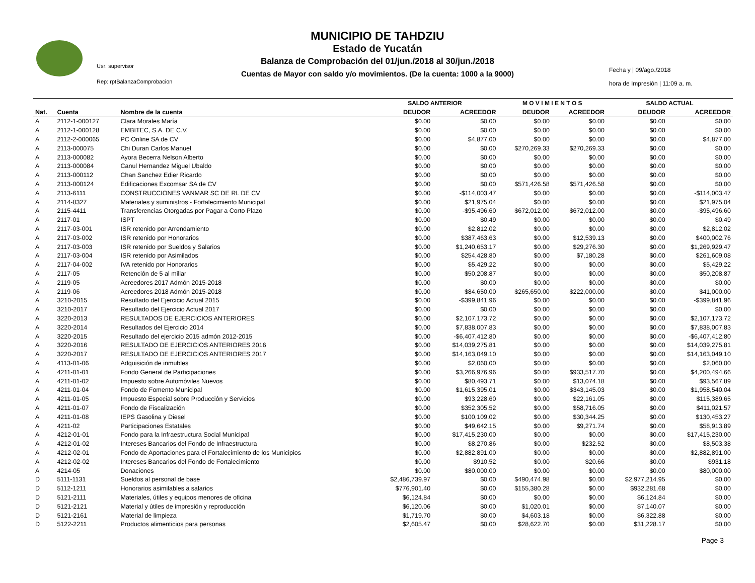MUNICIPIO DE TAHDZIU
Estado de Yucatán
Balanza de Comprobación del 01/jun./2018 al 30/jun./2018
Cuentas de Mayor con saldo y/o movimientos. (De la cuenta: 1000 a la 9000)
Usr: supervisor
Rep: rptBalanzaComprobacion
Fecha y | 09/ago./2018
hora de Impresión | 11:09 a. m.
| | | | SALDO ANTERIOR | | M O V I M I E N T O S | | SALDO ACTUAL | |
| Nat. | Cuenta | Nombre de la cuenta | DEUDOR | ACREEDOR | DEUDOR | ACREEDOR | DEUDOR | ACREEDOR |
| A | 2112-1-000127 | Clara Morales María | $0.00 | $0.00 | $0.00 | $0.00 | $0.00 | $0.00 |
| A | 2112-1-000128 | EMBITEC, S.A. DE C.V. | $0.00 | $0.00 | $0.00 | $0.00 | $0.00 | $0.00 |
| A | 2112-2-000065 | PC Online SA de CV | $0.00 | $4,877.00 | $0.00 | $0.00 | $0.00 | $4,877.00 |
| A | 2113-000075 | Chi Duran Carlos Manuel | $0.00 | $0.00 | $270,269.33 | $270,269.33 | $0.00 | $0.00 |
| A | 2113-000082 | Ayora Becerra Nelson Alberto | $0.00 | $0.00 | $0.00 | $0.00 | $0.00 | $0.00 |
| A | 2113-000084 | Canul Hernandez Miguel Ubaldo | $0.00 | $0.00 | $0.00 | $0.00 | $0.00 | $0.00 |
| A | 2113-000112 | Chan Sanchez Edier Ricardo | $0.00 | $0.00 | $0.00 | $0.00 | $0.00 | $0.00 |
| A | 2113-000124 | Edificaciones Excomsar SA de CV | $0.00 | $0.00 | $571,426.58 | $571,426.58 | $0.00 | $0.00 |
| A | 2113-6111 | CONSTRUCCIONES VANMAR SC DE RL DE CV | $0.00 | -$114,003.47 | $0.00 | $0.00 | $0.00 | -$114,003.47 |
| A | 2114-8327 | Materiales y suministros - Fortalecimiento Municipal | $0.00 | $21,975.04 | $0.00 | $0.00 | $0.00 | $21,975.04 |
| A | 2115-4411 | Transferencias Otorgadas por Pagar a Corto Plazo | $0.00 | -$95,496.60 | $672,012.00 | $672,012.00 | $0.00 | -$95,496.60 |
| A | 2117-01 | ISPT | $0.00 | $0.49 | $0.00 | $0.00 | $0.00 | $0.49 |
| A | 2117-03-001 | ISR retenido por Arrendamiento | $0.00 | $2,812.02 | $0.00 | $0.00 | $0.00 | $2,812.02 |
| A | 2117-03-002 | ISR retenido por Honorarios | $0.00 | $387,463.63 | $0.00 | $12,539.13 | $0.00 | $400,002.76 |
| A | 2117-03-003 | ISR retenido por Sueldos y Salarios | $0.00 | $1,240,653.17 | $0.00 | $29,276.30 | $0.00 | $1,269,929.47 |
| A | 2117-03-004 | ISR retenido por Asimilados | $0.00 | $254,428.80 | $0.00 | $7,180.28 | $0.00 | $261,609.08 |
| A | 2117-04-002 | IVA retenido por Honorarios | $0.00 | $5,429.22 | $0.00 | $0.00 | $0.00 | $5,429.22 |
| A | 2117-05 | Retención de 5 al millar | $0.00 | $50,208.87 | $0.00 | $0.00 | $0.00 | $50,208.87 |
| A | 2119-05 | Acreedores 2017 Admón 2015-2018 | $0.00 | $0.00 | $0.00 | $0.00 | $0.00 | $0.00 |
| A | 2119-06 | Acreedores 2018 Admón 2015-2018 | $0.00 | $84,650.00 | $265,650.00 | $222,000.00 | $0.00 | $41,000.00 |
| A | 3210-2015 | Resultado del Ejercicio Actual 2015 | $0.00 | -$399,841.96 | $0.00 | $0.00 | $0.00 | -$399,841.96 |
| A | 3210-2017 | Resultado del Ejercicio Actual 2017 | $0.00 | $0.00 | $0.00 | $0.00 | $0.00 | $0.00 |
| A | 3220-2013 | RESULTADOS DE EJERCICIOS ANTERIORES | $0.00 | $2,107,173.72 | $0.00 | $0.00 | $0.00 | $2,107,173.72 |
| A | 3220-2014 | Resultados del Ejercicio 2014 | $0.00 | $7,838,007.83 | $0.00 | $0.00 | $0.00 | $7,838,007.83 |
| A | 3220-2015 | Resultado del ejercicio 2015 admón 2012-2015 | $0.00 | -$6,407,412.80 | $0.00 | $0.00 | $0.00 | -$6,407,412.80 |
| A | 3220-2016 | RESULTADO DE EJERCICIOS ANTERIORES 2016 | $0.00 | $14,039,275.81 | $0.00 | $0.00 | $0.00 | $14,039,275.81 |
| A | 3220-2017 | RESULTADO DE EJERCICIOS ANTERIORES 2017 | $0.00 | $14,163,049.10 | $0.00 | $0.00 | $0.00 | $14,163,049.10 |
| A | 4113-01-06 | Adquisición de inmubles | $0.00 | $2,060.00 | $0.00 | $0.00 | $0.00 | $2,060.00 |
| A | 4211-01-01 | Fondo General de Participaciones | $0.00 | $3,266,976.96 | $0.00 | $933,517.70 | $0.00 | $4,200,494.66 |
| A | 4211-01-02 | Impuesto sobre Automóviles Nuevos | $0.00 | $80,493.71 | $0.00 | $13,074.18 | $0.00 | $93,567.89 |
| A | 4211-01-04 | Fondo de Fomento Municipal | $0.00 | $1,615,395.01 | $0.00 | $343,145.03 | $0.00 | $1,958,540.04 |
| A | 4211-01-05 | Impuesto Especial sobre Producción y Servicios | $0.00 | $93,228.60 | $0.00 | $22,161.05 | $0.00 | $115,389.65 |
| A | 4211-01-07 | Fondo de Fiscalización | $0.00 | $352,305.52 | $0.00 | $58,716.05 | $0.00 | $411,021.57 |
| A | 4211-01-08 | IEPS Gasolina y Diesel | $0.00 | $100,109.02 | $0.00 | $30,344.25 | $0.00 | $130,453.27 |
| A | 4211-02 | Participaciones Estatales | $0.00 | $49,642.15 | $0.00 | $9,271.74 | $0.00 | $58,913.89 |
| A | 4212-01-01 | Fondo para la Infraestructura Social Municipal | $0.00 | $17,415,230.00 | $0.00 | $0.00 | $0.00 | $17,415,230.00 |
| A | 4212-01-02 | Intereses Bancarios del Fondo de Infraestructura | $0.00 | $8,270.86 | $0.00 | $232.52 | $0.00 | $8,503.38 |
| A | 4212-02-01 | Fondo de Aportaciones para el Fortalecimiento de los Municipios | $0.00 | $2,882,891.00 | $0.00 | $0.00 | $0.00 | $2,882,891.00 |
| A | 4212-02-02 | Intereses Bancarios del Fondo de Fortalecimiento | $0.00 | $910.52 | $0.00 | $20.66 | $0.00 | $931.18 |
| A | 4214-05 | Donaciones | $0.00 | $80,000.00 | $0.00 | $0.00 | $0.00 | $80,000.00 |
| D | 5111-1131 | Sueldos al personal de base | $2,486,739.97 | $0.00 | $490,474.98 | $0.00 | $2,977,214.95 | $0.00 |
| D | 5112-1211 | Honorarios asimilables a salarios | $776,901.40 | $0.00 | $155,380.28 | $0.00 | $932,281.68 | $0.00 |
| D | 5121-2111 | Materiales, útiles y equipos menores de oficina | $6,124.84 | $0.00 | $0.00 | $0.00 | $6,124.84 | $0.00 |
| D | 5121-2121 | Material y útiles de impresión y reproducción | $6,120.06 | $0.00 | $1,020.01 | $0.00 | $7,140.07 | $0.00 |
| D | 5121-2161 | Material de limpieza | $1,719.70 | $0.00 | $4,603.18 | $0.00 | $6,322.88 | $0.00 |
| D | 5122-2211 | Productos alimenticios para personas | $2,605.47 | $0.00 | $28,622.70 | $0.00 | $31,228.17 | $0.00 |
Page 3